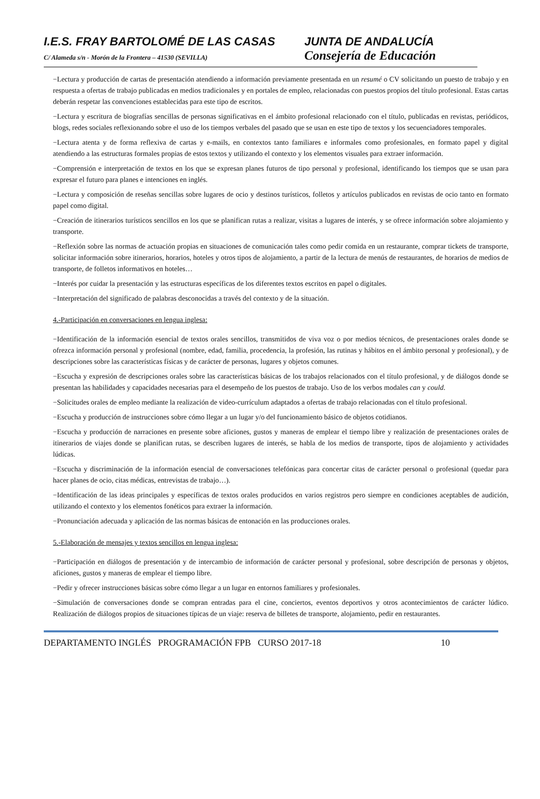I.E.S. FRAY BARTOLOMÉ DE LAS CASAS JUNTA DE ANDALUCÍA
C/ Alameda s/n - Morón de la Frontera – 41530 (SEVILLA)
Consejería de Educación
−Lectura y producción de cartas de presentación atendiendo a información previamente presentada en un resumé o CV solicitando un puesto de trabajo y en respuesta a ofertas de trabajo publicadas en medios tradicionales y en portales de empleo, relacionadas con puestos propios del título profesional. Estas cartas deberán respetar las convenciones establecidas para este tipo de escritos.
−Lectura y escritura de biografías sencillas de personas significativas en el ámbito profesional relacionado con el título, publicadas en revistas, periódicos, blogs, redes sociales reflexionando sobre el uso de los tiempos verbales del pasado que se usan en este tipo de textos y los secuenciadores temporales.
−Lectura atenta y de forma reflexiva de cartas y e-mails, en contextos tanto familiares e informales como profesionales, en formato papel y digital atendiendo a las estructuras formales propias de estos textos y utilizando el contexto y los elementos visuales para extraer información.
−Comprensión e interpretación de textos en los que se expresan planes futuros de tipo personal y profesional, identificando los tiempos que se usan para expresar el futuro para planes e intenciones en inglés.
−Lectura y composición de reseñas sencillas sobre lugares de ocio y destinos turísticos, folletos y artículos publicados en revistas de ocio tanto en formato papel como digital.
−Creación de itinerarios turísticos sencillos en los que se planifican rutas a realizar, visitas a lugares de interés, y se ofrece información sobre alojamiento y transporte.
−Reflexión sobre las normas de actuación propias en situaciones de comunicación tales como pedir comida en un restaurante, comprar tickets de transporte, solicitar información sobre itinerarios, horarios, hoteles y otros tipos de alojamiento, a partir de la lectura de menús de restaurantes, de horarios de medios de transporte, de folletos informativos en hoteles…
−Interés por cuidar la presentación y las estructuras específicas de los diferentes textos escritos en papel o digitales.
−Interpretación del significado de palabras desconocidas a través del contexto y de la situación.
4.-Participación en conversaciones en lengua inglesa:
−Identificación de la información esencial de textos orales sencillos, transmitidos de viva voz o por medios técnicos, de presentaciones orales donde se ofrezca información personal y profesional (nombre, edad, familia, procedencia, la profesión, las rutinas y hábitos en el ámbito personal y profesional), y de descripciones sobre las características físicas y de carácter de personas, lugares y objetos comunes.
−Escucha y expresión de descripciones orales sobre las características básicas de los trabajos relacionados con el título profesional, y de diálogos donde se presentan las habilidades y capacidades necesarias para el desempeño de los puestos de trabajo. Uso de los verbos modales can y could.
−Solicitudes orales de empleo mediante la realización de video-currículum adaptados a ofertas de trabajo relacionadas con el título profesional.
−Escucha y producción de instrucciones sobre cómo llegar a un lugar y/o del funcionamiento básico de objetos cotidianos.
−Escucha y producción de narraciones en presente sobre aficiones, gustos y maneras de emplear el tiempo libre y realización de presentaciones orales de itinerarios de viajes donde se planifican rutas, se describen lugares de interés, se habla de los medios de transporte, tipos de alojamiento y actividades lúdicas.
−Escucha y discriminación de la información esencial de conversaciones telefónicas para concertar citas de carácter personal o profesional (quedar para hacer planes de ocio, citas médicas, entrevistas de trabajo…).
−Identificación de las ideas principales y específicas de textos orales producidos en varios registros pero siempre en condiciones aceptables de audición, utilizando el contexto y los elementos fonéticos para extraer la información.
−Pronunciación adecuada y aplicación de las normas básicas de entonación en las producciones orales.
5.-Elaboración de mensajes y textos sencillos en lengua inglesa:
−Participación en diálogos de presentación y de intercambio de información de carácter personal y profesional, sobre descripción de personas y objetos, aficiones, gustos y maneras de emplear el tiempo libre.
−Pedir y ofrecer instrucciones básicas sobre cómo llegar a un lugar en entornos familiares y profesionales.
−Simulación de conversaciones donde se compran entradas para el cine, conciertos, eventos deportivos y otros acontecimientos de carácter lúdico. Realización de diálogos propios de situaciones típicas de un viaje: reserva de billetes de transporte, alojamiento, pedir en restaurantes.
DEPARTAMENTO INGLÉS PROGRAMACIÓN FPB CURSO 2017-18 10